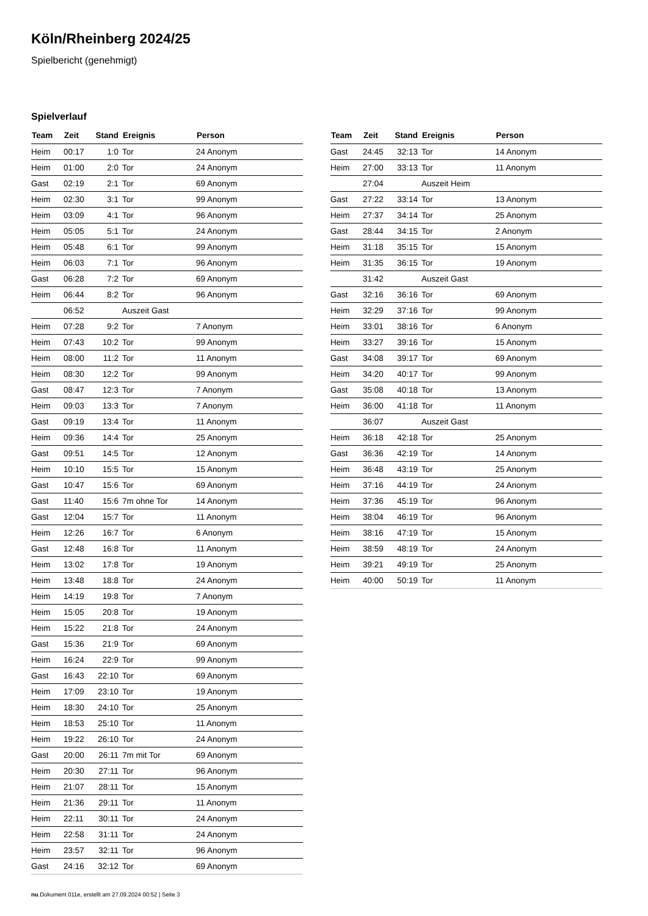Köln/Rheinberg 2024/25
Spielbericht (genehmigt)
Spielverlauf
| Team | Zeit | Stand | Ereignis | Person |
| --- | --- | --- | --- | --- |
| Heim | 00:17 | 1:0 | Tor | 24 Anonym |
| Heim | 01:00 | 2:0 | Tor | 24 Anonym |
| Gast | 02:19 | 2:1 | Tor | 69 Anonym |
| Heim | 02:30 | 3:1 | Tor | 99 Anonym |
| Heim | 03:09 | 4:1 | Tor | 96 Anonym |
| Heim | 05:05 | 5:1 | Tor | 24 Anonym |
| Heim | 05:48 | 6:1 | Tor | 99 Anonym |
| Heim | 06:03 | 7:1 | Tor | 96 Anonym |
| Gast | 06:28 | 7:2 | Tor | 69 Anonym |
| Heim | 06:44 | 8:2 | Tor | 96 Anonym |
| | 06:52 | | Auszeit Gast | |
| Heim | 07:28 | 9:2 | Tor | 7 Anonym |
| Heim | 07:43 | 10:2 | Tor | 99 Anonym |
| Heim | 08:00 | 11:2 | Tor | 11 Anonym |
| Heim | 08:30 | 12:2 | Tor | 99 Anonym |
| Gast | 08:47 | 12:3 | Tor | 7 Anonym |
| Heim | 09:03 | 13:3 | Tor | 7 Anonym |
| Gast | 09:19 | 13:4 | Tor | 11 Anonym |
| Heim | 09:36 | 14:4 | Tor | 25 Anonym |
| Gast | 09:51 | 14:5 | Tor | 12 Anonym |
| Heim | 10:10 | 15:5 | Tor | 15 Anonym |
| Gast | 10:47 | 15:6 | Tor | 69 Anonym |
| Gast | 11:40 | 15:6 | 7m ohne Tor | 14 Anonym |
| Gast | 12:04 | 15:7 | Tor | 11 Anonym |
| Heim | 12:26 | 16:7 | Tor | 6 Anonym |
| Gast | 12:48 | 16:8 | Tor | 11 Anonym |
| Heim | 13:02 | 17:8 | Tor | 19 Anonym |
| Heim | 13:48 | 18:8 | Tor | 24 Anonym |
| Heim | 14:19 | 19:8 | Tor | 7 Anonym |
| Heim | 15:05 | 20:8 | Tor | 19 Anonym |
| Heim | 15:22 | 21:8 | Tor | 24 Anonym |
| Gast | 15:36 | 21:9 | Tor | 69 Anonym |
| Heim | 16:24 | 22:9 | Tor | 99 Anonym |
| Gast | 16:43 | 22:10 | Tor | 69 Anonym |
| Heim | 17:09 | 23:10 | Tor | 19 Anonym |
| Heim | 18:30 | 24:10 | Tor | 25 Anonym |
| Heim | 18:53 | 25:10 | Tor | 11 Anonym |
| Heim | 19:22 | 26:10 | Tor | 24 Anonym |
| Gast | 20:00 | 26:11 | 7m mit Tor | 69 Anonym |
| Heim | 20:30 | 27:11 | Tor | 96 Anonym |
| Heim | 21:07 | 28:11 | Tor | 15 Anonym |
| Heim | 21:36 | 29:11 | Tor | 11 Anonym |
| Heim | 22:11 | 30:11 | Tor | 24 Anonym |
| Heim | 22:58 | 31:11 | Tor | 24 Anonym |
| Heim | 23:57 | 32:11 | Tor | 96 Anonym |
| Gast | 24:16 | 32:12 | Tor | 69 Anonym |
| Team | Zeit | Stand | Ereignis | Person |
| --- | --- | --- | --- | --- |
| Gast | 24:45 | 32:13 | Tor | 14 Anonym |
| Heim | 27:00 | 33:13 | Tor | 11 Anonym |
| | 27:04 | | Auszeit Heim | |
| Gast | 27:22 | 33:14 | Tor | 13 Anonym |
| Heim | 27:37 | 34:14 | Tor | 25 Anonym |
| Gast | 28:44 | 34:15 | Tor | 2 Anonym |
| Heim | 31:18 | 35:15 | Tor | 15 Anonym |
| Heim | 31:35 | 36:15 | Tor | 19 Anonym |
| | 31:42 | | Auszeit Gast | |
| Gast | 32:16 | 36:16 | Tor | 69 Anonym |
| Heim | 32:29 | 37:16 | Tor | 99 Anonym |
| Heim | 33:01 | 38:16 | Tor | 6 Anonym |
| Heim | 33:27 | 39:16 | Tor | 15 Anonym |
| Gast | 34:08 | 39:17 | Tor | 69 Anonym |
| Heim | 34:20 | 40:17 | Tor | 99 Anonym |
| Gast | 35:08 | 40:18 | Tor | 13 Anonym |
| Heim | 36:00 | 41:18 | Tor | 11 Anonym |
| | 36:07 | | Auszeit Gast | |
| Heim | 36:18 | 42:18 | Tor | 25 Anonym |
| Gast | 36:36 | 42:19 | Tor | 14 Anonym |
| Heim | 36:48 | 43:19 | Tor | 25 Anonym |
| Heim | 37:16 | 44:19 | Tor | 24 Anonym |
| Heim | 37:36 | 45:19 | Tor | 96 Anonym |
| Heim | 38:04 | 46:19 | Tor | 96 Anonym |
| Heim | 38:16 | 47:19 | Tor | 15 Anonym |
| Heim | 38:59 | 48:19 | Tor | 24 Anonym |
| Heim | 39:21 | 49:19 | Tor | 25 Anonym |
| Heim | 40:00 | 50:19 | Tor | 11 Anonym |
nu.Dokument 011e, erstellt am 27.09.2024 00:52 | Seite 3